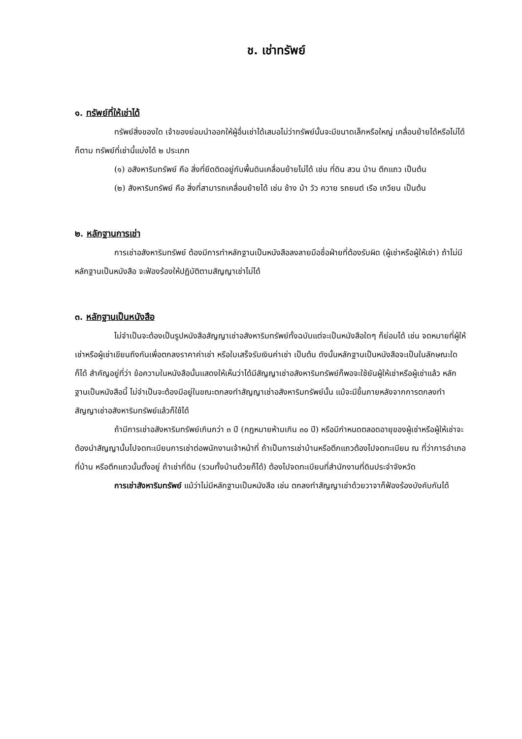ช. เช่าทรัพย์
๑. ทรัพย์ที่ให้เช่าได้
ทรัพย์สิ่งของใด เจ้าของย่อมนำออกให้ผู้อื่นเช่าได้เสมอไม่ว่าทรัพย์นั้นจะมีขนาดเล็กหรือใหญ่ เคลื่อนย้ายได้หรือไม่ได้ก็ตาม ทรัพย์ที่เช่านี้แบ่งได้ ๒ ประเภท
(๑) อสังหาริมทรัพย์ คือ สิ่งที่ยึดติดอยู่กับพื้นดินเคลื่อนย้ายไม่ได้ เช่น ที่ดิน สวน บ้าน ตึกแถว เป็นต้น
(๒) สังหาริมทรัพย์ คือ สิ่งที่สามารถเคลื่อนย้ายได้ เช่น ช้าง ม้า วัว ควาย รถยนต์ เรือ เกวียน เป็นต้น
๒. หลักฐานการเช่า
การเช่าอสังหาริมทรัพย์ ต้องมีการทำหลักฐานเป็นหนังสือลงลายมือชื่อฝ่ายที่ต้องรับผิด (ผู้เช่าหรือผู้ให้เช่า) ถ้าไม่มีหลักฐานเป็นหนังสือ จะฟ้องร้องให้ปฏิบัติตามสัญญาเช่าไม่ได้
๓. หลักฐานเป็นหนังสือ
ไม่จำเป็นจะต้องเป็นรูปหนังสือสัญญาเช่าอสังหาริมทรัพย์ทั้งฉบับแต่จะเป็นหนังสือใดๆ ก็ย่อมได้ เช่น จดหมายที่ผู้ให้เช่าหรือผู้เช่าเขียนถึงกันเพื่อตกลงราคาค่าเช่า หรือใบเสร็จรับเงินค่าเช่า เป็นต้น ดังนั้นหลักฐานเป็นหนังสือจะเป็นในลักษณะใดก็ได้ สำคัญอยู่ที่ว่า ข้อความในหนังสือนั้นแสดงให้เห็นว่าได้มีสัญญาเช่าอสังหาริมทรัพย์ก็พอจะใช้ยันผู้ให้เช่าหรือผู้เช่าแล้ว หลักฐานเป็นหนังสือนี้ ไม่จำเป็นจะต้องมีอยู่ในขณะตกลงทำสัญญาเช่าอสังหาริมทรัพย์นั้น แม้จะมีขึ้นภายหลังจากการตกลงทำสัญญาเช่าอสังหาริมทรัพย์แล้วก็ใช้ได้
ถ้ามีการเช่าอสังหาริมทรัพย์เกินกว่า ๓ ปี (กฎหมายห้ามเกิน ๓๐ ปี) หรือมีกำหนดตลอดอายุของผู้เช่าหรือผู้ให้เช่าจะต้องนำสัญญานั้นไปจดทะเบียนการเช่าต่อพนักงานเจ้าหน้าที่ ถ้าเป็นการเช่าบ้านหรือตึกแถวต้องไปจดทะเบียน ณ ที่ว่าการอำเภอ ที่บ้าน หรือตึกแถวนั้นตั้งอยู่ ถ้าเช่าที่ดิน (รวมทั้งบ้านด้วยก็ได้) ต้องไปจดทะเบียนที่สำนักงานที่ดินประจำจังหวัด
การเช่าสังหาริมทรัพย์ แม้ว่าไม่มีหลักฐานเป็นหนังสือ เช่น ตกลงทำสัญญาเช่าด้วยวาจาก็ฟ้องร้องบังคับกันได้